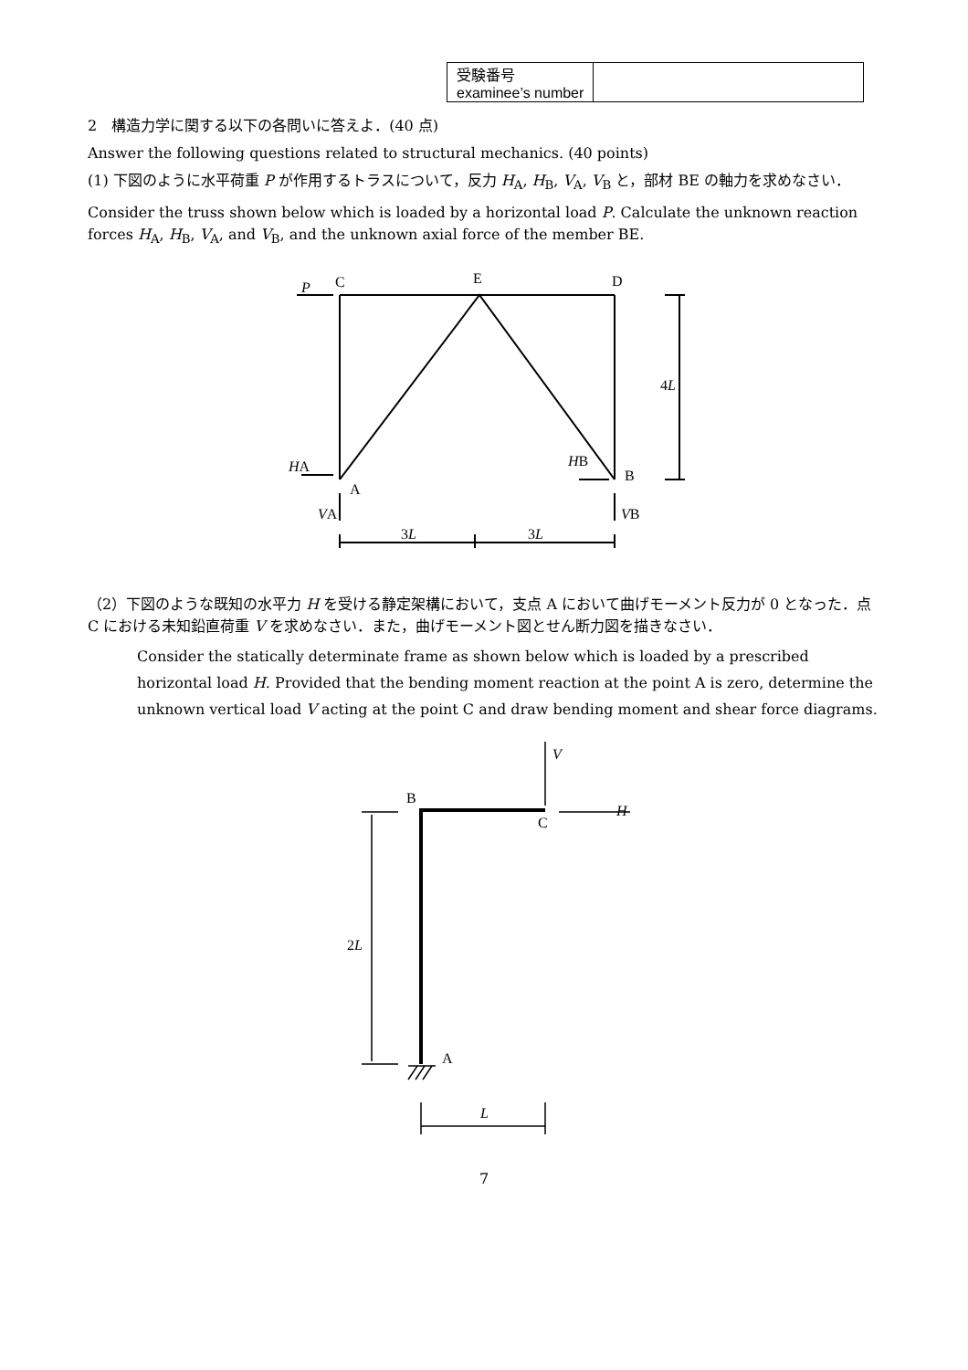| 受験番号 examinee’s number | |
2　構造力学に関する以下の各問いに答えよ．(40 点)
Answer the following questions related to structural mechanics. (40 points)
(1) 下図のように水平荷重 P が作用するトラスについて，反力 H<sub>A</sub>, H<sub>B</sub>, V<sub>A</sub>, V<sub>B</sub> と，部材 BE の軸力を求めなさい．
Consider the truss shown below which is loaded by a horizontal load P. Calculate the unknown reaction forces H<sub>A</sub>, H<sub>B</sub>, V<sub>A</sub>, and V<sub>B</sub>, and the unknown axial force of the member BE.
P
C
E
D
4L
HA
A
HB
B
VA
VB
3L
3L
（2）下図のような既知の水平力 H を受ける静定架構において，支点 A において曲げモーメント反力が 0 となった．点 C における未知鉛直荷重 V を求めなさい．また，曲げモーメント図とせん断力図を描きなさい．
Consider the statically determinate frame as shown below which is loaded by a prescribed horizontal load H. Provided that the bending moment reaction at the point A is zero, determine the unknown vertical load V acting at the point C and draw bending moment and shear force diagrams.
B
C
V
H
2L
A
L
7